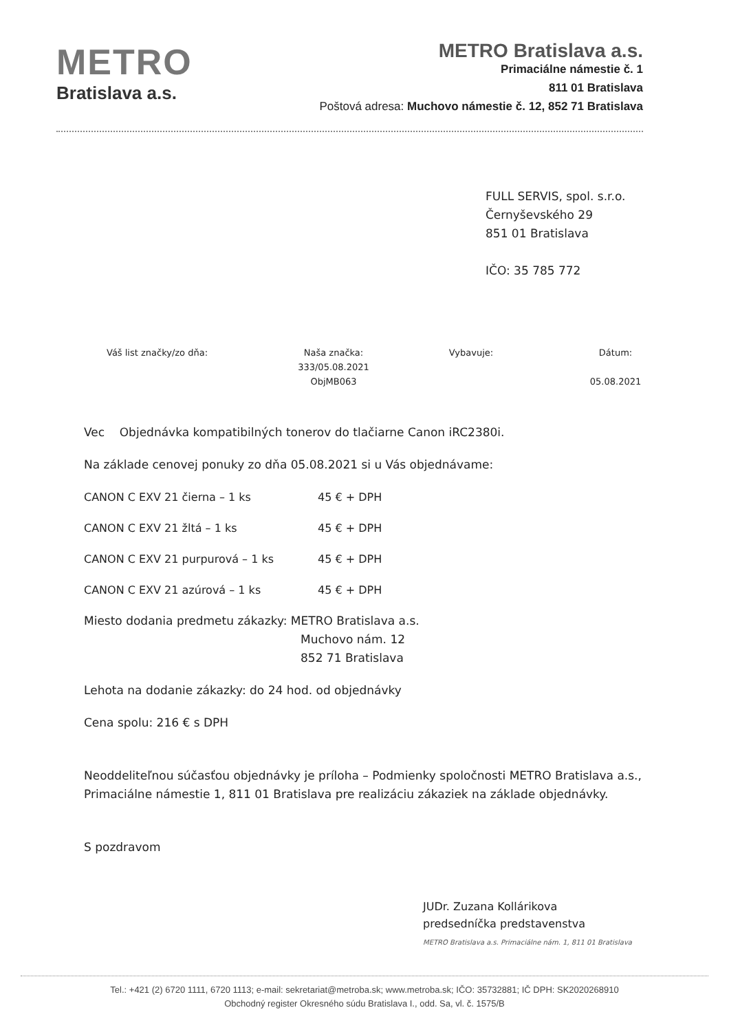METRO
Bratislava a.s.
METRO Bratislava a.s.
Primaciálne námestie č. 1
811 01 Bratislava
Poštová adresa: Muchovo námestie č. 12, 852 71 Bratislava
FULL SERVIS, spol. s.r.o.
Černyševského 29
851 01 Bratislava
IČO: 35 785 772
Váš list značky/zo dňa: Naša značka:
333/05.08.2021
ObjMB063
Vybavuje: Dátum:
05.08.2021
Vec Objednávka kompatibilných tonerov do tlačiarne Canon iRC2380i.
Na základe cenovej ponuky zo dňa 05.08.2021 si u Vás objednávame:
| CANON C EXV 21 čierna – 1 ks | 45 € + DPH |
| CANON C EXV 21 žltá – 1 ks | 45 € + DPH |
| CANON C EXV 21 purpurová – 1 ks | 45 € + DPH |
| CANON C EXV 21 azúrová – 1 ks | 45 € + DPH |
Miesto dodania predmetu zákazky: METRO Bratislava a.s.
Muchovo nám. 12
852 71 Bratislava
Lehota na dodanie zákazky: do 24 hod. od objednávky
Cena spolu: 216 € s DPH
Neoddeliteľnou súčasťou objednávky je príloha – Podmienky spoločnosti METRO Bratislava a.s., Primaciálne námestie 1, 811 01 Bratislava pre realizáciu zákaziek na základe objednávky.
S pozdravom
JUDr. Zuzana Kollárikova
predsedníčka predstavenstva
METRO Bratislava a.s. Primaciálne nám. 1, 811 01 Bratislava
Tel.: +421 (2) 6720 1111, 6720 1113; e-mail: sekretariat@metroba.sk; www.metroba.sk; IČO: 35732881; IČ DPH: SK2020268910
Obchodný register Okresného súdu Bratislava I., odd. Sa, vl. č. 1575/B